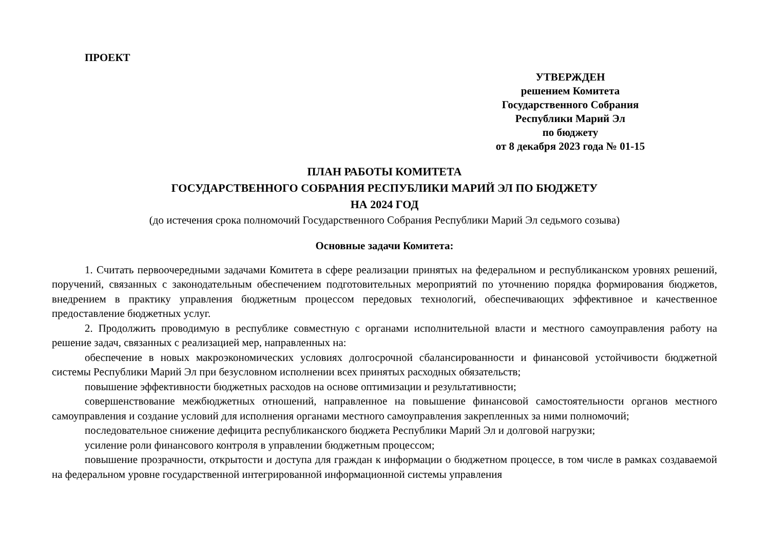ПРОЕКТ
УТВЕРЖДЕН
решением Комитета
Государственного Собрания
Республики Марий Эл
по бюджету
от 8 декабря 2023 года № 01-15
ПЛАН РАБОТЫ КОМИТЕТА
ГОСУДАРСТВЕННОГО СОБРАНИЯ РЕСПУБЛИКИ МАРИЙ ЭЛ ПО БЮДЖЕТУ
НА 2024 ГОД
(до истечения срока полномочий Государственного Собрания Республики Марий Эл седьмого созыва)
Основные задачи Комитета:
1. Считать первоочередными задачами Комитета в сфере реализации принятых на федеральном и республиканском уровнях решений, поручений, связанных с законодательным обеспечением подготовительных мероприятий по уточнению порядка формирования бюджетов, внедрением в практику управления бюджетным процессом передовых технологий, обеспечивающих эффективное и качественное предоставление бюджетных услуг.
2. Продолжить проводимую в республике совместную с органами исполнительной власти и местного самоуправления работу на решение задач, связанных с реализацией мер, направленных на:
обеспечение в новых макроэкономических условиях долгосрочной сбалансированности и финансовой устойчивости бюджетной системы Республики Марий Эл при безусловном исполнении всех принятых расходных обязательств;
повышение эффективности бюджетных расходов на основе оптимизации и результативности;
совершенствование межбюджетных отношений, направленное на повышение финансовой самостоятельности органов местного самоуправления и создание условий для исполнения органами местного самоуправления закрепленных за ними полномочий;
последовательное снижение дефицита республиканского бюджета Республики Марий Эл и долговой нагрузки;
усиление роли финансового контроля в управлении бюджетным процессом;
повышение прозрачности, открытости и доступа для граждан к информации о бюджетном процессе, в том числе в рамках создаваемой на федеральном уровне государственной интегрированной информационной системы управления